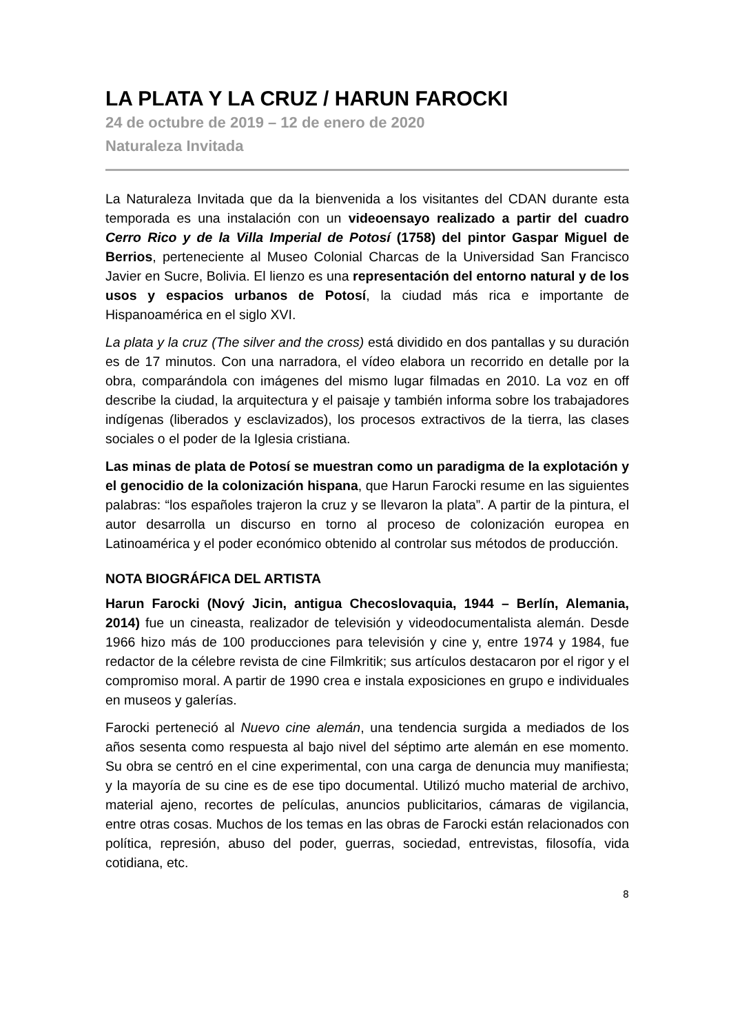LA PLATA Y LA CRUZ / HARUN FAROCKI
24 de octubre de 2019 – 12 de enero de 2020
Naturaleza Invitada
La Naturaleza Invitada que da la bienvenida a los visitantes del CDAN durante esta temporada es una instalación con un videoensayo realizado a partir del cuadro Cerro Rico y de la Villa Imperial de Potosí (1758) del pintor Gaspar Miguel de Berrios, perteneciente al Museo Colonial Charcas de la Universidad San Francisco Javier en Sucre, Bolivia. El lienzo es una representación del entorno natural y de los usos y espacios urbanos de Potosí, la ciudad más rica e importante de Hispanoamérica en el siglo XVI.
La plata y la cruz (The silver and the cross) está dividido en dos pantallas y su duración es de 17 minutos. Con una narradora, el vídeo elabora un recorrido en detalle por la obra, comparándola con imágenes del mismo lugar filmadas en 2010. La voz en off describe la ciudad, la arquitectura y el paisaje y también informa sobre los trabajadores indígenas (liberados y esclavizados), los procesos extractivos de la tierra, las clases sociales o el poder de la Iglesia cristiana.
Las minas de plata de Potosí se muestran como un paradigma de la explotación y el genocidio de la colonización hispana, que Harun Farocki resume en las siguientes palabras: “los españoles trajeron la cruz y se llevaron la plata”. A partir de la pintura, el autor desarrolla un discurso en torno al proceso de colonización europea en Latinoamérica y el poder económico obtenido al controlar sus métodos de producción.
NOTA BIOGRÁFICA DEL ARTISTA
Harun Farocki (Nový Jicin, antigua Checoslovaquia, 1944 – Berlín, Alemania, 2014) fue un cineasta, realizador de televisión y videodocumentalista alemán. Desde 1966 hizo más de 100 producciones para televisión y cine y, entre 1974 y 1984, fue redactor de la célebre revista de cine Filmkritik; sus artículos destacaron por el rigor y el compromiso moral. A partir de 1990 crea e instala exposiciones en grupo e individuales en museos y galerías.
Farocki perteneció al Nuevo cine alemán, una tendencia surgida a mediados de los años sesenta como respuesta al bajo nivel del séptimo arte alemán en ese momento. Su obra se centró en el cine experimental, con una carga de denuncia muy manifiesta; y la mayoría de su cine es de ese tipo documental. Utilizó mucho material de archivo, material ajeno, recortes de películas, anuncios publicitarios, cámaras de vigilancia, entre otras cosas. Muchos de los temas en las obras de Farocki están relacionados con política, represión, abuso del poder, guerras, sociedad, entrevistas, filosofía, vida cotidiana, etc.
8